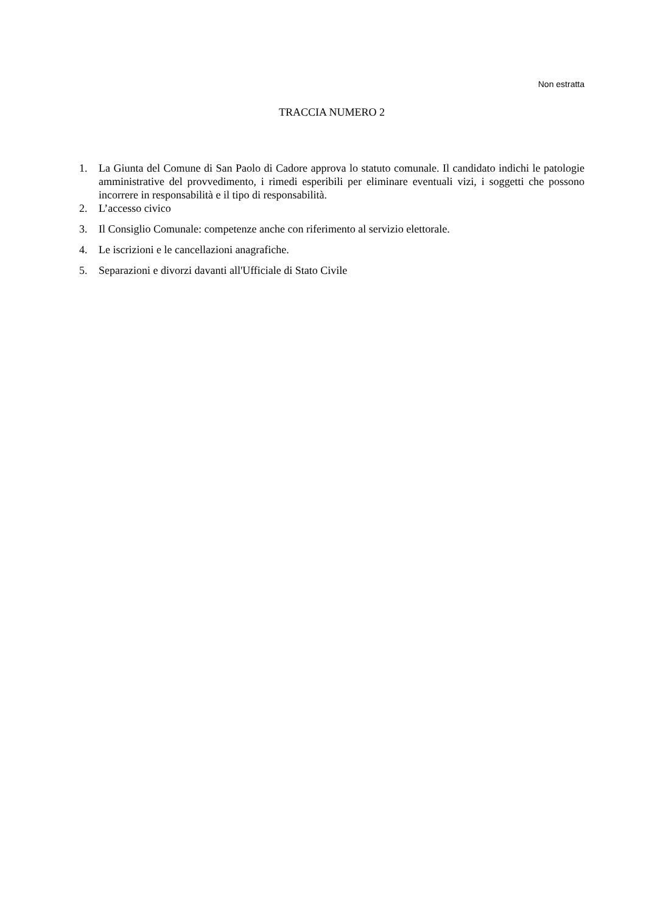Non estratta
TRACCIA NUMERO 2
1. La Giunta del Comune di San Paolo di Cadore approva lo statuto comunale. Il candidato indichi le patologie amministrative del provvedimento, i rimedi esperibili per eliminare eventuali vizi, i soggetti che possono incorrere in responsabilità e il tipo di responsabilità.
2. L’accesso civico
3. Il Consiglio Comunale: competenze anche con riferimento al servizio elettorale.
4. Le iscrizioni e le cancellazioni anagrafiche.
5. Separazioni e divorzi davanti all'Ufficiale di Stato Civile